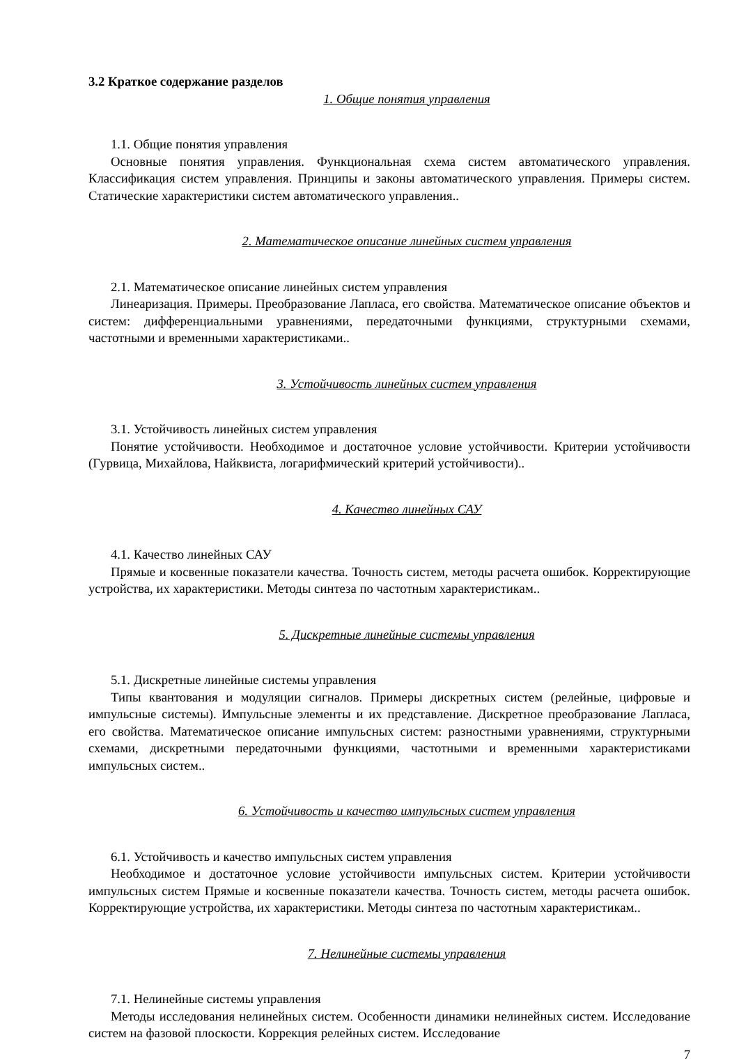3.2 Краткое содержание разделов
1. Общие понятия управления
1.1. Общие понятия управления
Основные понятия управления. Функциональная схема систем автоматического управления. Классификация систем управления. Принципы и законы автоматического управления. Примеры систем. Статические характеристики систем автоматического управления..
2. Математическое описание линейных систем управления
2.1. Математическое описание линейных систем управления
Линеаризация. Примеры. Преобразование Лапласа, его свойства. Математическое описание объектов и систем: дифференциальными уравнениями, передаточными функциями, структурными схемами, частотными и временными характеристиками..
3. Устойчивость линейных систем управления
3.1. Устойчивость линейных систем управления
Понятие устойчивости. Необходимое и достаточное условие устойчивости. Критерии устойчивости (Гурвица, Михайлова, Найквиста, логарифмический критерий устойчивости)..
4. Качество линейных САУ
4.1. Качество линейных САУ
Прямые и косвенные показатели качества. Точность систем, методы расчета ошибок. Корректирующие устройства, их характеристики. Методы синтеза по частотным характеристикам..
5. Дискретные линейные системы управления
5.1. Дискретные линейные системы управления
Типы квантования и модуляции сигналов. Примеры дискретных систем (релейные, цифровые и импульсные системы). Импульсные элементы и их представление. Дискретное преобразование Лапласа, его свойства. Математическое описание импульсных систем: разностными уравнениями, структурными схемами, дискретными передаточными функциями, частотными и временными характеристиками импульсных систем..
6. Устойчивость и качество импульсных систем управления
6.1. Устойчивость и качество импульсных систем управления
Необходимое и достаточное условие устойчивости импульсных систем. Критерии устойчивости импульсных систем Прямые и косвенные показатели качества. Точность систем, методы расчета ошибок. Корректирующие устройства, их характеристики. Методы синтеза по частотным характеристикам..
7. Нелинейные системы управления
7.1. Нелинейные системы управления
Методы исследования нелинейных систем. Особенности динамики нелинейных систем. Исследование систем на фазовой плоскости. Коррекция релейных систем. Исследование
7